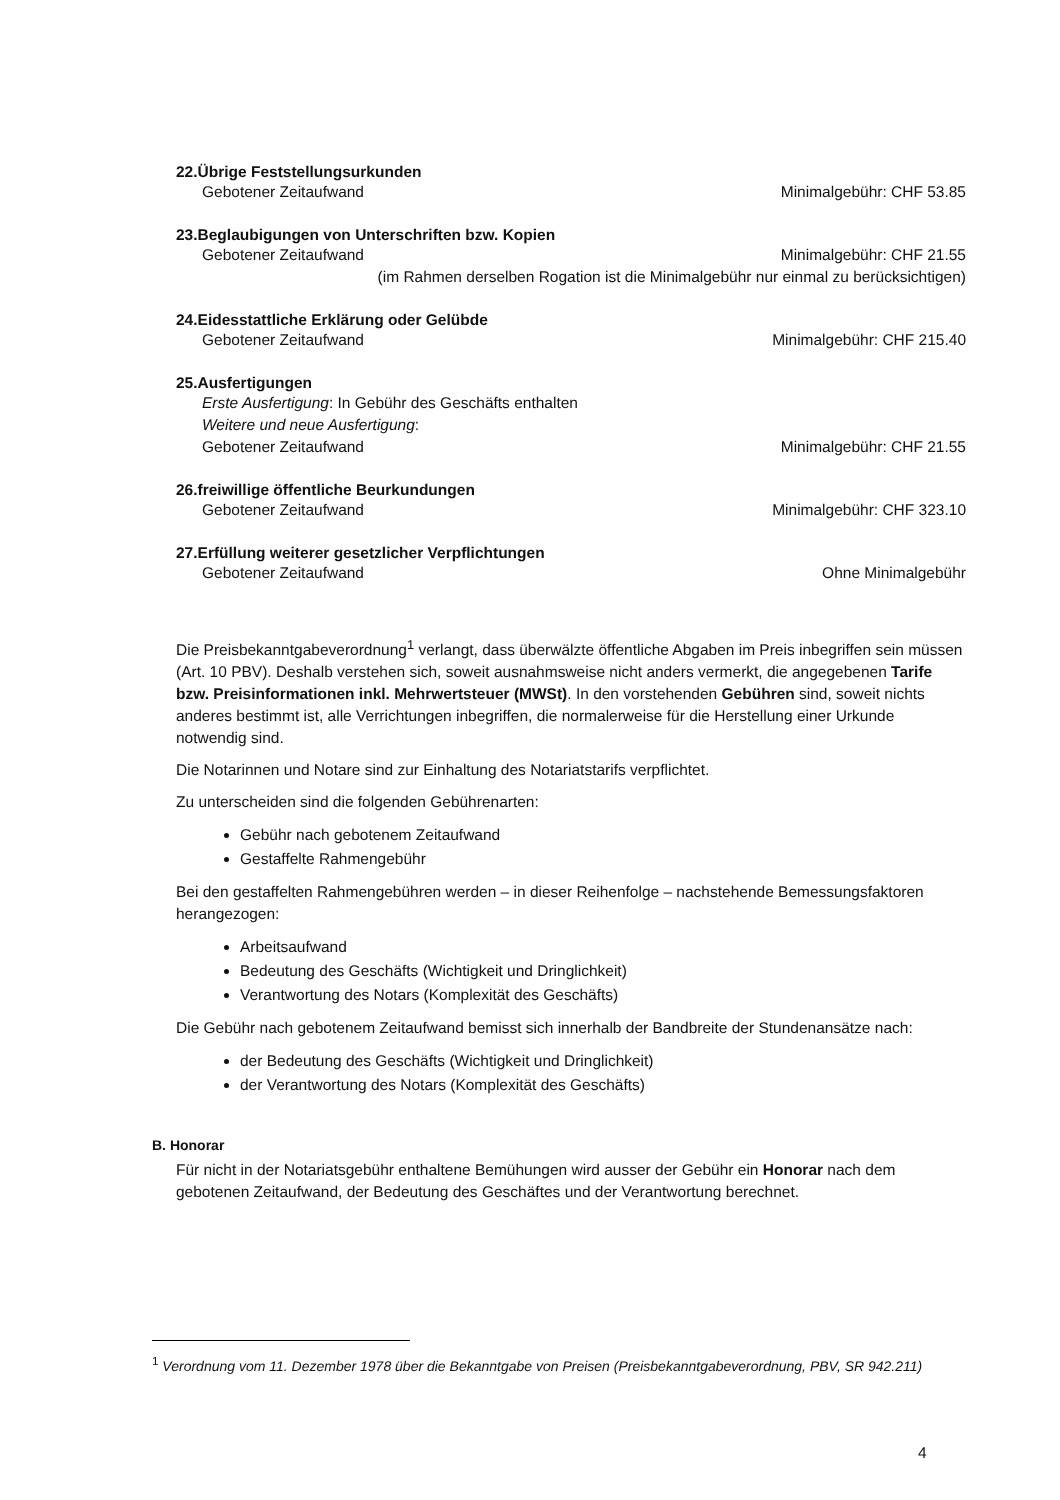22.Übrige Feststellungsurkunden
Gebotener Zeitaufwand Minimalgebühr: CHF 53.85
23.Beglaubigungen von Unterschriften bzw. Kopien
Gebotener Zeitaufwand Minimalgebühr: CHF 21.55
(im Rahmen derselben Rogation ist die Minimalgebühr nur einmal zu berücksichtigen)
24.Eidesstattliche Erklärung oder Gelübde
Gebotener Zeitaufwand Minimalgebühr: CHF 215.40
25.Ausfertigungen
Erste Ausfertigung: In Gebühr des Geschäfts enthalten
Weitere und neue Ausfertigung:
Gebotener Zeitaufwand Minimalgebühr: CHF 21.55
26.freiwillige öffentliche Beurkundungen
Gebotener Zeitaufwand Minimalgebühr: CHF 323.10
27.Erfüllung weiterer gesetzlicher Verpflichtungen
Gebotener Zeitaufwand Ohne Minimalgebühr
Die Preisbekanntgabeverordnung<sup>1</sup> verlangt, dass überwälzte öffentliche Abgaben im Preis inbegriffen sein müssen (Art. 10 PBV). Deshalb verstehen sich, soweit ausnahmsweise nicht anders vermerkt, die angegebenen Tarife bzw. Preisinformationen inkl. Mehrwertsteuer (MWSt). In den vorstehenden Gebühren sind, soweit nichts anderes bestimmt ist, alle Verrichtungen inbegriffen, die normalerweise für die Herstellung einer Urkunde notwendig sind.
Die Notarinnen und Notare sind zur Einhaltung des Notariatstarifs verpflichtet.
Zu unterscheiden sind die folgenden Gebührenarten:
Gebühr nach gebotenem Zeitaufwand
Gestaffelte Rahmengebühr
Bei den gestaffelten Rahmengebühren werden – in dieser Reihenfolge – nachstehende Bemessungsfaktoren herangezogen:
Arbeitsaufwand
Bedeutung des Geschäfts (Wichtigkeit und Dringlichkeit)
Verantwortung des Notars (Komplexität des Geschäfts)
Die Gebühr nach gebotenem Zeitaufwand bemisst sich innerhalb der Bandbreite der Stundenansätze nach:
der Bedeutung des Geschäfts (Wichtigkeit und Dringlichkeit)
der Verantwortung des Notars (Komplexität des Geschäfts)
B. Honorar
Für nicht in der Notariatsgebühr enthaltene Bemühungen wird ausser der Gebühr ein Honorar nach dem gebotenen Zeitaufwand, der Bedeutung des Geschäftes und der Verantwortung berechnet.
<sup>1</sup> Verordnung vom 11. Dezember 1978 über die Bekanntgabe von Preisen (Preisbekanntgabeverordnung, PBV, SR 942.211)
4